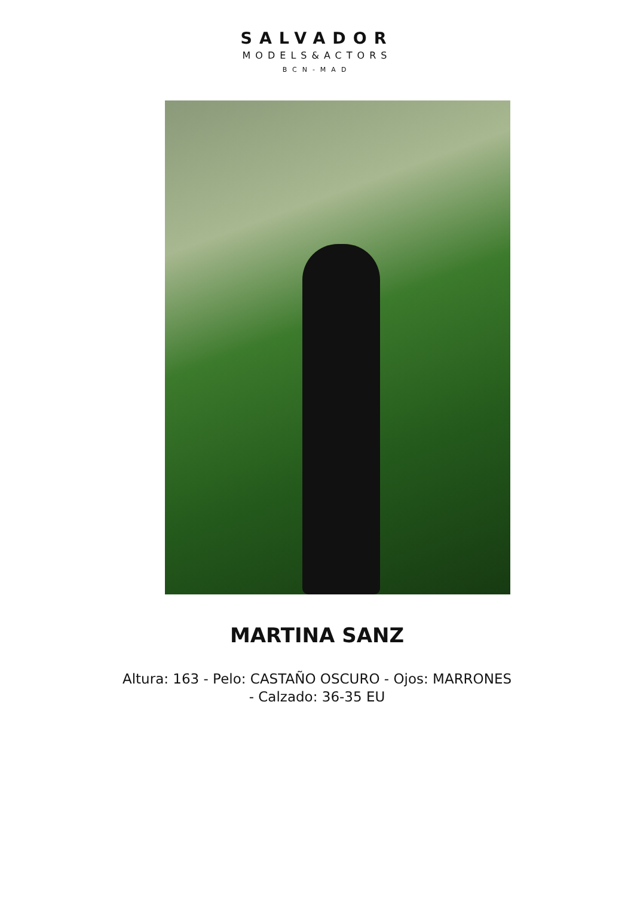SALVADOR
MODELS&ACTORS
BCN-MAD
MARTINA SANZ
Altura: 163 - Pelo: CASTAÑO OSCURO - Ojos: MARRONES - Calzado: 36-35 EU